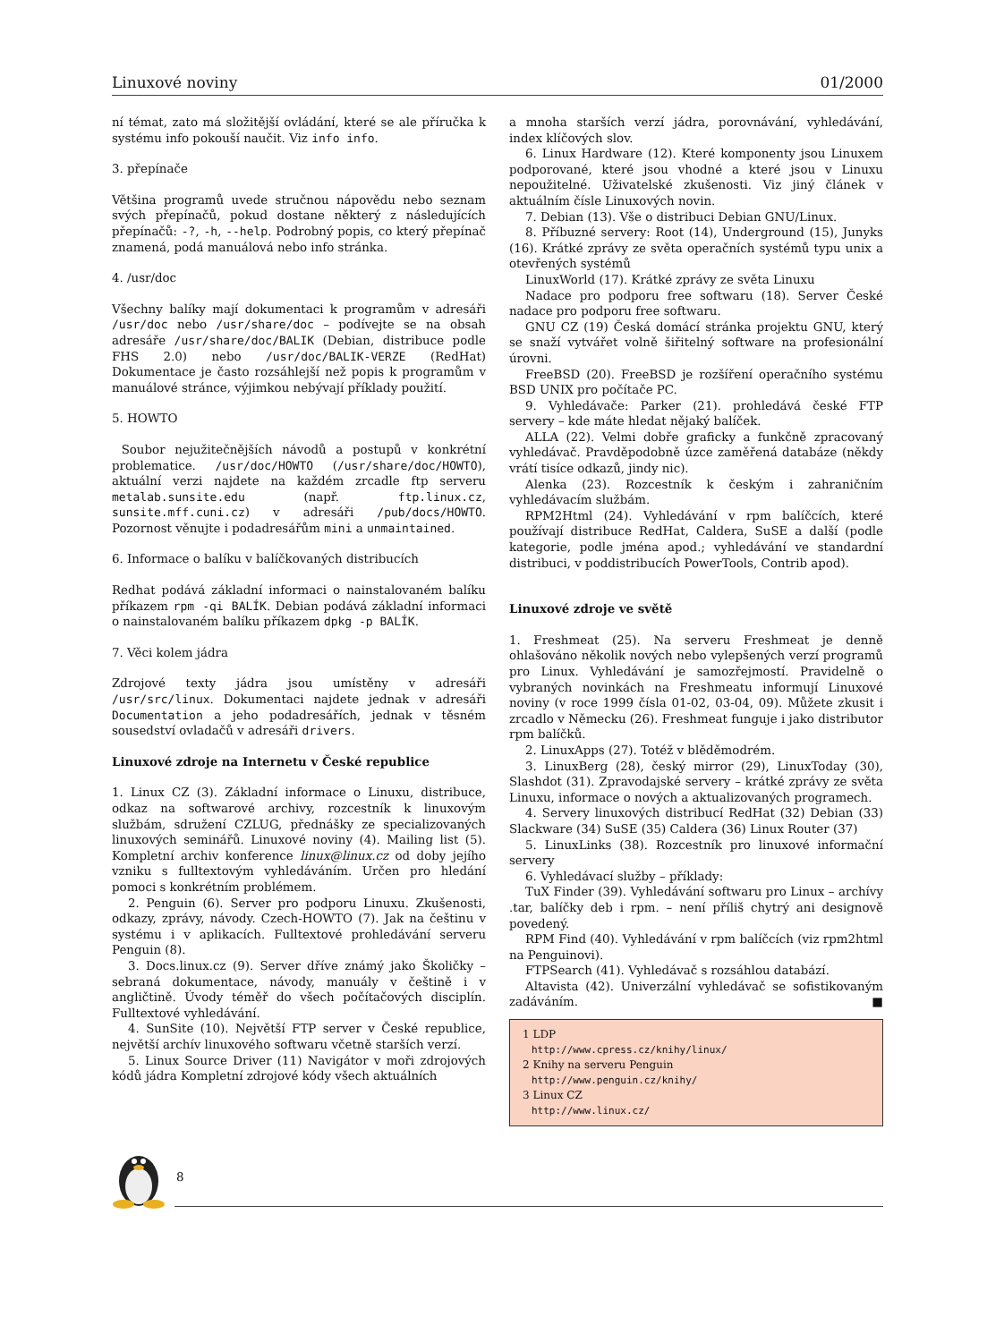Linuxové noviny 01/2000
ní témat, zato má složitější ovládání, které se ale příručka k systému info pokouší naučit. Viz info info.
3. přepínače
Většina programů uvede stručnou nápovědu nebo seznam svých přepínačů, pokud dostane některý z následujících přepínačů: -?, -h, --help. Podrobný popis, co který přepínač znamená, podá manuálová nebo info stránka.
4. /usr/doc
Všechny balíky mají dokumentaci k programům v adresáři /usr/doc nebo /usr/share/doc – podívejte se na obsah adresáře /usr/share/doc/BALIK (Debian, distribuce podle FHS 2.0) nebo /usr/doc/BALIK-VERZE (RedHat) Dokumentace je často rozsáhlejší než popis k programům v manuálové stránce, výjimkou nebývají příklady použití.
5. HOWTO
Soubor nejužitečnějších návodů a postupů v konkrétní problematice. /usr/doc/HOWTO (/usr/share/doc/HOWTO), aktuální verzi najdete na každém zrcadle ftp serveru metalab.sunsite.edu (např. ftp.linux.cz, sunsite.mff.cuni.cz) v adresáři /pub/docs/HOWTO. Pozornost věnujte i podadresářům mini a unmaintained.
6. Informace o balíku v balíčkovaných distribucích
Redhat podává základní informaci o nainstalovaném balíku příkazem rpm -qi BALÍK. Debian podává základní informaci o nainstalovaném balíku příkazem dpkg -p BALÍK.
7. Věci kolem jádra
Zdrojové texty jádra jsou umístěny v adresáři /usr/src/linux. Dokumentaci najdete jednak v adresáři Documentation a jeho podadresářích, jednak v těsném sousedství ovladačů v adresáři drivers.
Linuxové zdroje na Internetu v České republice
1. Linux CZ (3). Základní informace o Linuxu, distribuce, odkaz na softwarové archivy, rozcestník k linuxovým službám, sdružení CZLUG, přednášky ze specializovaných linuxových seminářů. Linuxové noviny (4). Mailing list (5). Kompletní archiv konference linux@linux.cz od doby jejího vzniku s fulltextovým vyhledáváním. Určen pro hledání pomoci s konkrétním problémem.
2. Penguin (6). Server pro podporu Linuxu. Zkušenosti, odkazy, zprávy, návody. Czech-HOWTO (7). Jak na češtinu v systému i v aplikacích. Fulltextové prohledávání serveru Penguin (8).
3. Docs.linux.cz (9). Server dříve známý jako Školičky – sebraná dokumentace, návody, manuály v češtině i v angličtině. Úvody téměř do všech počítačových disciplín. Fulltextové vyhledávání.
4. SunSite (10). Největší FTP server v České republice, největší archív linuxového softwaru včetně starších verzí.
5. Linux Source Driver (11) Navigátor v moři zdrojových kódů jádra Kompletní zdrojové kódy všech aktuálních
a mnoha starších verzí jádra, porovnávání, vyhledávání, index klíčových slov.
6. Linux Hardware (12). Které komponenty jsou Linuxem podporované, které jsou vhodné a které jsou v Linuxu nepoužitelné. Uživatelské zkušenosti. Viz jiný článek v aktuálním čísle Linuxových novin.
7. Debian (13). Vše o distribuci Debian GNU/Linux.
8. Příbuzné servery: Root (14), Underground (15), Junyks (16). Krátké zprávy ze světa operačních systémů typu unix a otevřených systémů
LinuxWorld (17). Krátké zprávy ze světa Linuxu
Nadace pro podporu free softwaru (18). Server České nadace pro podporu free softwaru.
GNU CZ (19) Česká domácí stránka projektu GNU, který se snaží vytvářet volně šiřitelný software na profesionální úrovni.
FreeBSD (20). FreeBSD je rozšíření operačního systému BSD UNIX pro počítače PC.
9. Vyhledávače: Parker (21). prohledává české FTP servery – kde máte hledat nějaký balíček.
ALLA (22). Velmi dobře graficky a funkčně zpracovaný vyhledávač. Pravděpodobně úzce zaměřená databáze (někdy vrátí tisíce odkazů, jindy nic).
Alenka (23). Rozcestník k českým i zahraničním vyhledávacím službám.
RPM2Html (24). Vyhledávání v rpm balíčcích, které používají distribuce RedHat, Caldera, SuSE a další (podle kategorie, podle jména apod.; vyhledávání ve standardní distribuci, v poddistribucích PowerTools, Contrib apod).
Linuxové zdroje ve světě
1. Freshmeat (25). Na serveru Freshmeat je denně ohlašováno několik nových nebo vylepšených verzí programů pro Linux. Vyhledávání je samozřejmostí. Pravidelně o vybraných novinkách na Freshmeatu informují Linuxové noviny (v roce 1999 čísla 01-02, 03-04, 09). Můžete zkusit i zrcadlo v Německu (26). Freshmeat funguje i jako distributor rpm balíčků.
2. LinuxApps (27). Totéž v blěděmodrém.
3. LinuxBerg (28), český mirror (29), LinuxToday (30), Slashdot (31). Zpravodajské servery – krátké zprávy ze světa Linuxu, informace o nových a aktualizovaných programech.
4. Servery linuxových distribucí RedHat (32) Debian (33) Slackware (34) SuSE (35) Caldera (36) Linux Router (37)
5. LinuxLinks (38). Rozcestník pro linuxové informační servery
6. Vyhledávací služby – příklady:
TuX Finder (39). Vyhledávání softwaru pro Linux – archívy .tar, balíčky deb i rpm. – není příliš chytrý ani designově povedený.
RPM Find (40). Vyhledávání v rpm balíčcích (viz rpm2html na Penguinovi).
FTPSearch (41). Vyhledávač s rozsáhlou databází.
Altavista (42). Univerzální vyhledávač se sofistikovaným zadáváním. ■
1 LDP
http://www.cpress.cz/knihy/linux/
2 Knihy na serveru Penguin
http://www.penguin.cz/knihy/
3 Linux CZ
http://www.linux.cz/
8